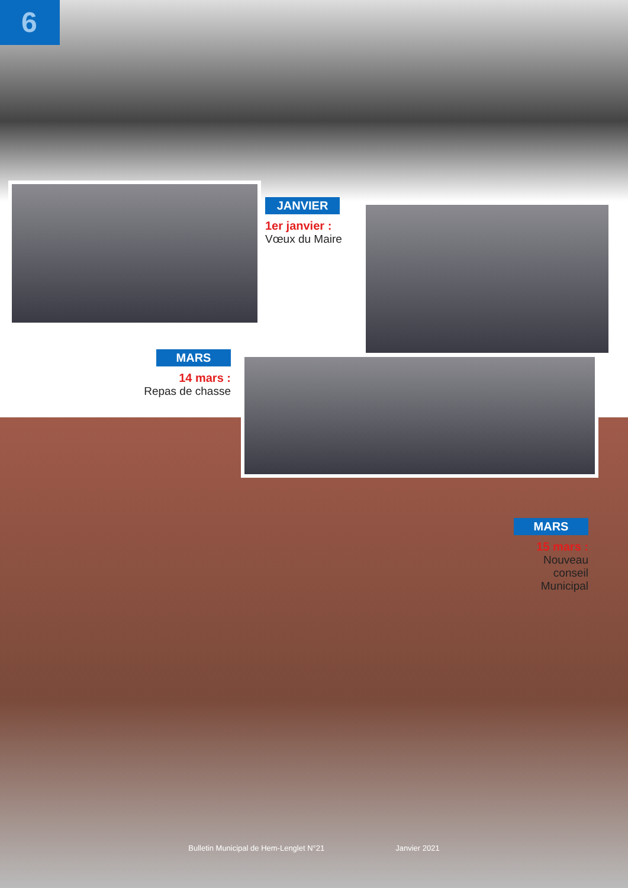6
JANVIER
1er janvier :
Vœux du Maire
MARS
14 mars :
Repas de chasse
MARS
15 mars :
Nouveau conseil Municipal
Bulletin Municipal de Hem-Lenglet N°21 Janvier 2021